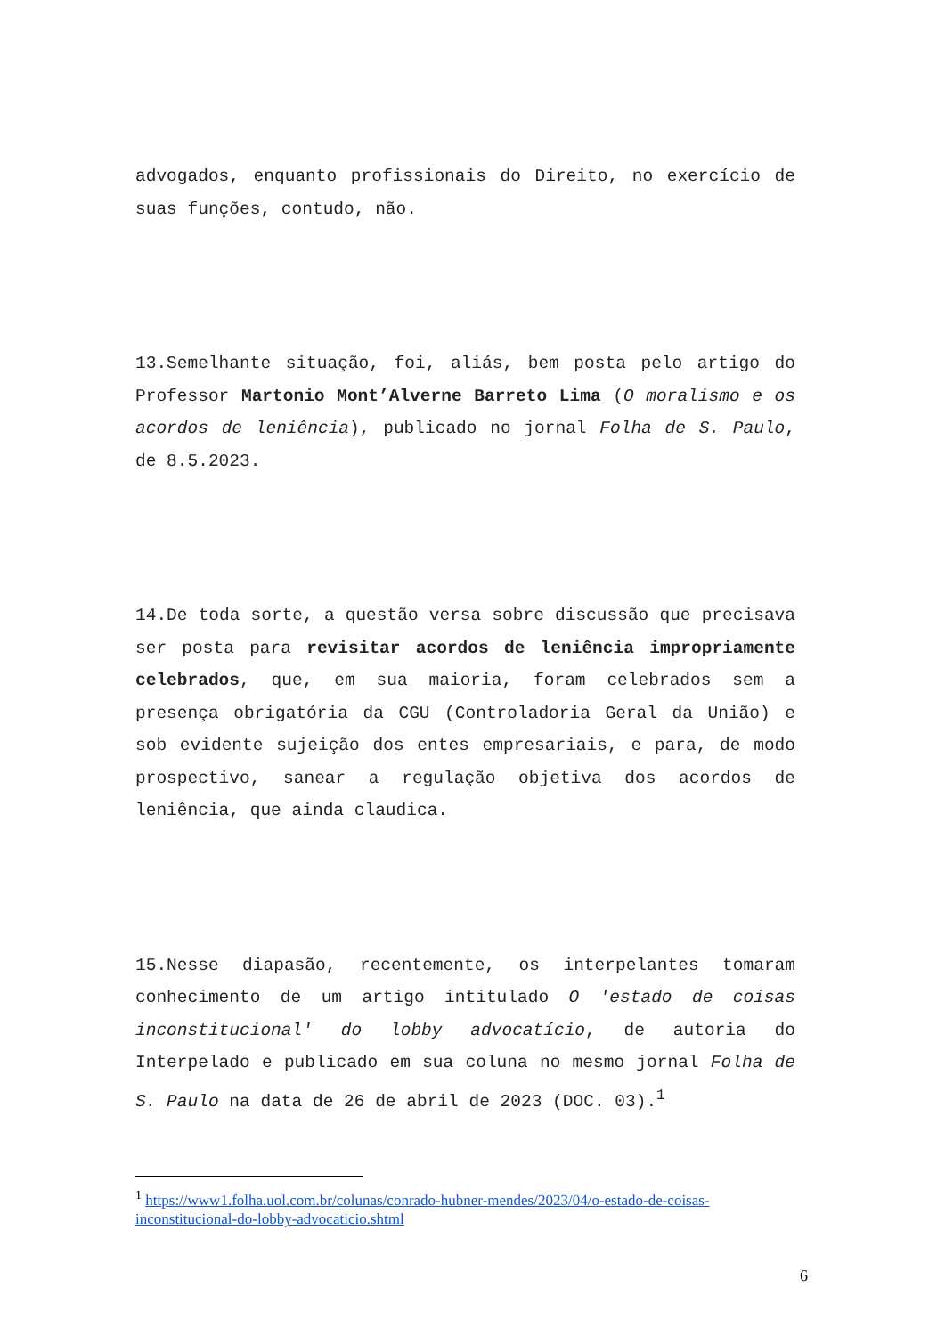advogados, enquanto profissionais do Direito, no exercício de suas funções, contudo, não.
13.Semelhante situação, foi, aliás, bem posta pelo artigo do Professor Martonio Mont’Alverne Barreto Lima (O moralismo e os acordos de leniência), publicado no jornal Folha de S. Paulo, de 8.5.2023.
14.De toda sorte, a questão versa sobre discussão que precisava ser posta para revisitar acordos de leniência impropriamente celebrados, que, em sua maioria, foram celebrados sem a presença obrigatória da CGU (Controladoria Geral da União) e sob evidente sujeição dos entes empresariais, e para, de modo prospectivo, sanear a regulação objetiva dos acordos de leniência, que ainda claudica.
15.Nesse diapasão, recentemente, os interpelantes tomaram conhecimento de um artigo intitulado O 'estado de coisas inconstitucional' do lobby advocatício, de autoria do Interpelado e publicado em sua coluna no mesmo jornal Folha de S. Paulo na data de 26 de abril de 2023 (DOC. 03).<sup>1</sup>
<sup>1</sup> https://www1.folha.uol.com.br/colunas/conrado-hubner-mendes/2023/04/o-estado-de-coisas-inconstitucional-do-lobby-advocaticio.shtml
6